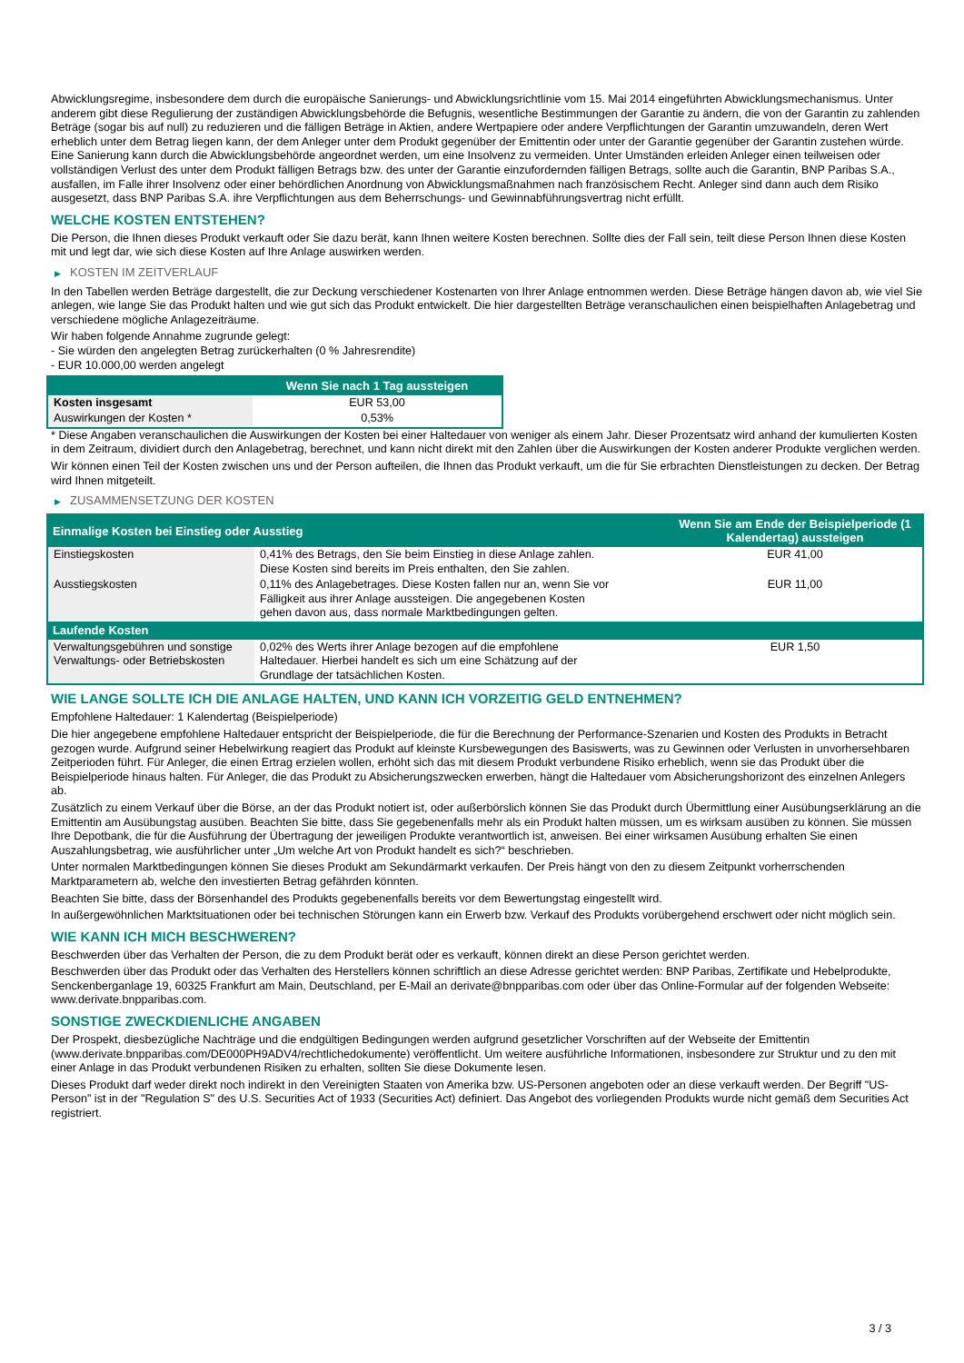Abwicklungsregime, insbesondere dem durch die europäische Sanierungs- und Abwicklungsrichtlinie vom 15. Mai 2014 eingeführten Abwicklungsmechanismus. Unter anderem gibt diese Regulierung der zuständigen Abwicklungsbehörde die Befugnis, wesentliche Bestimmungen der Garantie zu ändern, die von der Garantin zu zahlenden Beträge (sogar bis auf null) zu reduzieren und die fälligen Beträge in Aktien, andere Wertpapiere oder andere Verpflichtungen der Garantin umzuwandeln, deren Wert erheblich unter dem Betrag liegen kann, der dem Anleger unter dem Produkt gegenüber der Emittentin oder unter der Garantie gegenüber der Garantin zustehen würde. Eine Sanierung kann durch die Abwicklungsbehörde angeordnet werden, um eine Insolvenz zu vermeiden. Unter Umständen erleiden Anleger einen teilweisen oder vollständigen Verlust des unter dem Produkt fälligen Betrags bzw. des unter der Garantie einzufordernden fälligen Betrags, sollte auch die Garantin, BNP Paribas S.A., ausfallen, im Falle ihrer Insolvenz oder einer behördlichen Anordnung von Abwicklungsmaßnahmen nach französischem Recht. Anleger sind dann auch dem Risiko ausgesetzt, dass BNP Paribas S.A. ihre Verpflichtungen aus dem Beherrschungs- und Gewinnabführungsvertrag nicht erfüllt.
WELCHE KOSTEN ENTSTEHEN?
Die Person, die Ihnen dieses Produkt verkauft oder Sie dazu berät, kann Ihnen weitere Kosten berechnen. Sollte dies der Fall sein, teilt diese Person Ihnen diese Kosten mit und legt dar, wie sich diese Kosten auf Ihre Anlage auswirken werden.
▶ KOSTEN IM ZEITVERLAUF
In den Tabellen werden Beträge dargestellt, die zur Deckung verschiedener Kostenarten von Ihrer Anlage entnommen werden. Diese Beträge hängen davon ab, wie viel Sie anlegen, wie lange Sie das Produkt halten und wie gut sich das Produkt entwickelt. Die hier dargestellten Beträge veranschaulichen einen beispielhaften Anlagebetrag und verschiedene mögliche Anlagezeiträume.
Wir haben folgende Annahme zugrunde gelegt:
- Sie würden den angelegten Betrag zurückerhalten (0 % Jahresrendite)
- EUR 10.000,00 werden angelegt
| | Wenn Sie nach 1 Tag aussteigen |
| --- | --- |
| Kosten insgesamt | EUR 53,00 |
| Auswirkungen der Kosten * | 0,53% |
* Diese Angaben veranschaulichen die Auswirkungen der Kosten bei einer Haltedauer von weniger als einem Jahr. Dieser Prozentsatz wird anhand der kumulierten Kosten in dem Zeitraum, dividiert durch den Anlagebetrag, berechnet, und kann nicht direkt mit den Zahlen über die Auswirkungen der Kosten anderer Produkte verglichen werden.
Wir können einen Teil der Kosten zwischen uns und der Person aufteilen, die Ihnen das Produkt verkauft, um die für Sie erbrachten Dienstleistungen zu decken. Der Betrag wird Ihnen mitgeteilt.
▶ ZUSAMMENSETZUNG DER KOSTEN
| Einmalige Kosten bei Einstieg oder Ausstieg | | Wenn Sie am Ende der Beispielperiode (1 Kalendertag) aussteigen |
| --- | --- | --- |
| Einstiegskosten | 0,41% des Betrags, den Sie beim Einstieg in diese Anlage zahlen. Diese Kosten sind bereits im Preis enthalten, den Sie zahlen. | EUR 41,00 |
| Ausstiegskosten | 0,11% des Anlagebetrages. Diese Kosten fallen nur an, wenn Sie vor Fälligkeit aus ihrer Anlage aussteigen. Die angegebenen Kosten gehen davon aus, dass normale Marktbedingungen gelten. | EUR 11,00 |
| Laufende Kosten | | |
| Verwaltungsgebühren und sonstige Verwaltungs- oder Betriebskosten | 0,02% des Werts ihrer Anlage bezogen auf die empfohlene Haltedauer. Hierbei handelt es sich um eine Schätzung auf der Grundlage der tatsächlichen Kosten. | EUR 1,50 |
WIE LANGE SOLLTE ICH DIE ANLAGE HALTEN, UND KANN ICH VORZEITIG GELD ENTNEHMEN?
Empfohlene Haltedauer: 1 Kalendertag (Beispielperiode)
Die hier angegebene empfohlene Haltedauer entspricht der Beispielperiode, die für die Berechnung der Performance-Szenarien und Kosten des Produkts in Betracht gezogen wurde. Aufgrund seiner Hebelwirkung reagiert das Produkt auf kleinste Kursbewegungen des Basiswerts, was zu Gewinnen oder Verlusten in unvorhersehbaren Zeitperioden führt. Für Anleger, die einen Ertrag erzielen wollen, erhöht sich das mit diesem Produkt verbundene Risiko erheblich, wenn sie das Produkt über die Beispielperiode hinaus halten. Für Anleger, die das Produkt zu Absicherungszwecken erwerben, hängt die Haltedauer vom Absicherungshorizont des einzelnen Anlegers ab.
Zusätzlich zu einem Verkauf über die Börse, an der das Produkt notiert ist, oder außerbörslich können Sie das Produkt durch Übermittlung einer Ausübungserklärung an die Emittentin am Ausübungstag ausüben. Beachten Sie bitte, dass Sie gegebenenfalls mehr als ein Produkt halten müssen, um es wirksam ausüben zu können. Sie müssen Ihre Depotbank, die für die Ausführung der Übertragung der jeweiligen Produkte verantwortlich ist, anweisen. Bei einer wirksamen Ausübung erhalten Sie einen Auszahlungsbetrag, wie ausführlicher unter „Um welche Art von Produkt handelt es sich?“ beschrieben.
Unter normalen Marktbedingungen können Sie dieses Produkt am Sekundärmarkt verkaufen. Der Preis hängt von den zu diesem Zeitpunkt vorherrschenden Marktparametern ab, welche den investierten Betrag gefährden könnten.
Beachten Sie bitte, dass der Börsenhandel des Produkts gegebenenfalls bereits vor dem Bewertungstag eingestellt wird.
In außergewöhnlichen Marktsituationen oder bei technischen Störungen kann ein Erwerb bzw. Verkauf des Produkts vorübergehend erschwert oder nicht möglich sein.
WIE KANN ICH MICH BESCHWEREN?
Beschwerden über das Verhalten der Person, die zu dem Produkt berät oder es verkauft, können direkt an diese Person gerichtet werden.
Beschwerden über das Produkt oder das Verhalten des Herstellers können schriftlich an diese Adresse gerichtet werden: BNP Paribas, Zertifikate und Hebelprodukte, Senckenberganlage 19, 60325 Frankfurt am Main, Deutschland, per E-Mail an derivate@bnpparibas.com oder über das Online-Formular auf der folgenden Webseite: www.derivate.bnpparibas.com.
SONSTIGE ZWECKDIENLICHE ANGABEN
Der Prospekt, diesbezügliche Nachträge und die endgültigen Bedingungen werden aufgrund gesetzlicher Vorschriften auf der Webseite der Emittentin (www.derivate.bnpparibas.com/DE000PH9ADV4/rechtlichedokumente) veröffentlicht. Um weitere ausführliche Informationen, insbesondere zur Struktur und zu den mit einer Anlage in das Produkt verbundenen Risiken zu erhalten, sollten Sie diese Dokumente lesen.
Dieses Produkt darf weder direkt noch indirekt in den Vereinigten Staaten von Amerika bzw. US-Personen angeboten oder an diese verkauft werden. Der Begriff "US-Person" ist in der "Regulation S" des U.S. Securities Act of 1933 (Securities Act) definiert. Das Angebot des vorliegenden Produkts wurde nicht gemäß dem Securities Act registriert.
3 / 3